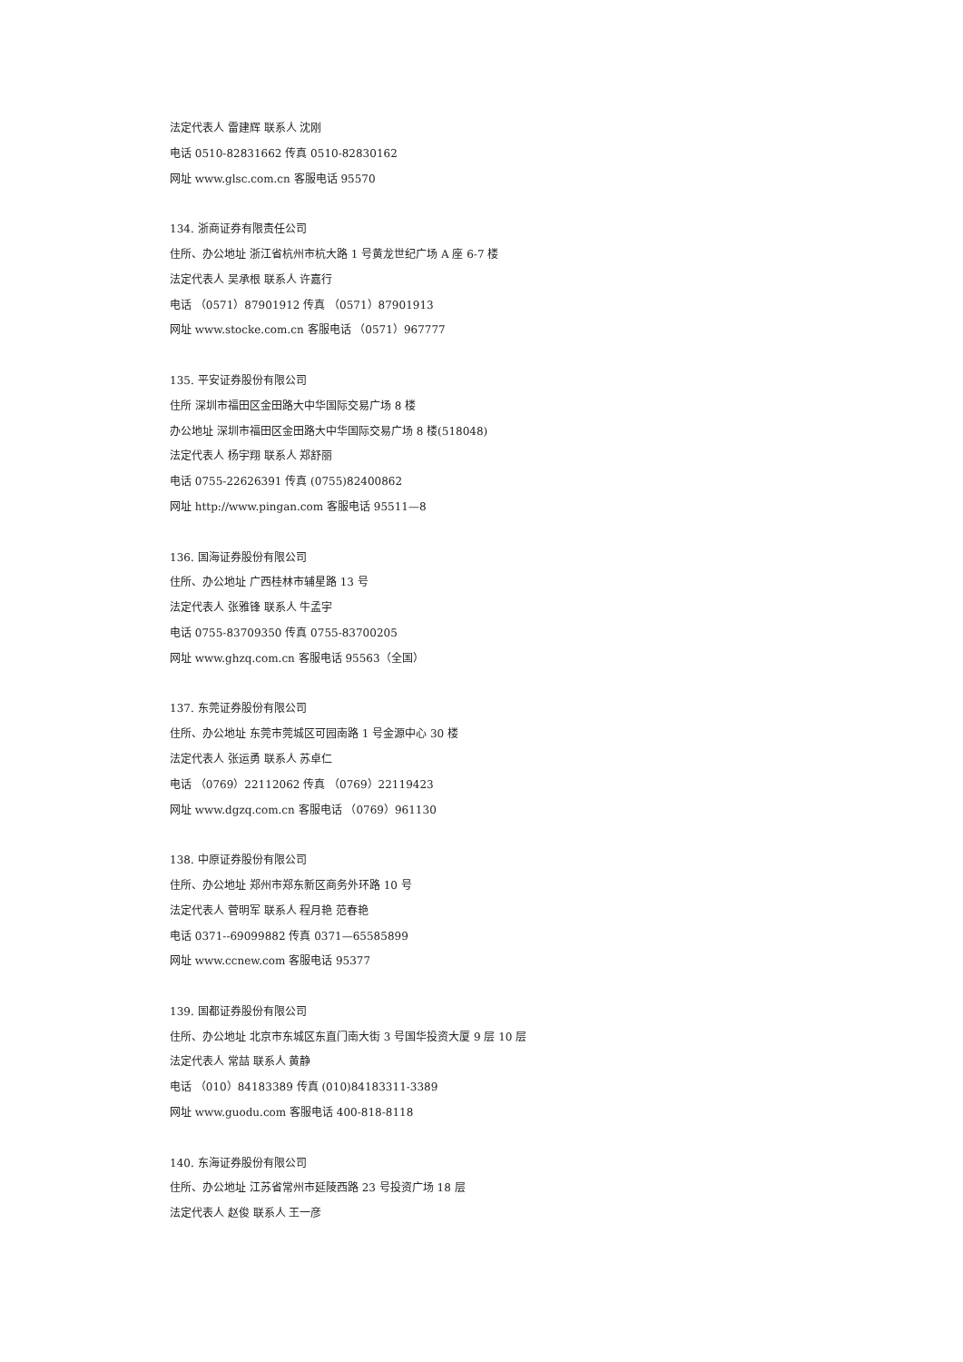法定代表人 雷建辉 联系人 沈刚
电话 0510-82831662 传真 0510-82830162
网址 www.glsc.com.cn 客服电话 95570
134. 浙商证券有限责任公司
住所、办公地址 浙江省杭州市杭大路 1 号黄龙世纪广场 A 座 6-7 楼
法定代表人 吴承根 联系人 许嘉行
电话 （0571）87901912 传真 （0571）87901913
网址 www.stocke.com.cn 客服电话 （0571）967777
135. 平安证券股份有限公司
住所 深圳市福田区金田路大中华国际交易广场 8 楼
办公地址 深圳市福田区金田路大中华国际交易广场 8 楼(518048)
法定代表人 杨宇翔 联系人 郑舒丽
电话 0755-22626391 传真 (0755)82400862
网址 http://www.pingan.com 客服电话 95511—8
136. 国海证券股份有限公司
住所、办公地址 广西桂林市辅星路 13 号
法定代表人 张雅锋 联系人 牛孟宇
电话 0755-83709350 传真 0755-83700205
网址 www.ghzq.com.cn 客服电话 95563（全国）
137. 东莞证券股份有限公司
住所、办公地址 东莞市莞城区可园南路 1 号金源中心 30 楼
法定代表人 张运勇 联系人 苏卓仁
电话 （0769）22112062 传真 （0769）22119423
网址 www.dgzq.com.cn 客服电话 （0769）961130
138. 中原证券股份有限公司
住所、办公地址 郑州市郑东新区商务外环路 10 号
法定代表人 菅明军 联系人 程月艳 范春艳
电话 0371--69099882 传真 0371—65585899
网址 www.ccnew.com 客服电话 95377
139. 国都证券股份有限公司
住所、办公地址 北京市东城区东直门南大街 3 号国华投资大厦 9 层 10 层
法定代表人 常喆 联系人 黄静
电话 （010）84183389 传真 (010)84183311-3389
网址 www.guodu.com 客服电话 400-818-8118
140. 东海证券股份有限公司
住所、办公地址 江苏省常州市延陵西路 23 号投资广场 18 层
法定代表人 赵俊 联系人 王一彦